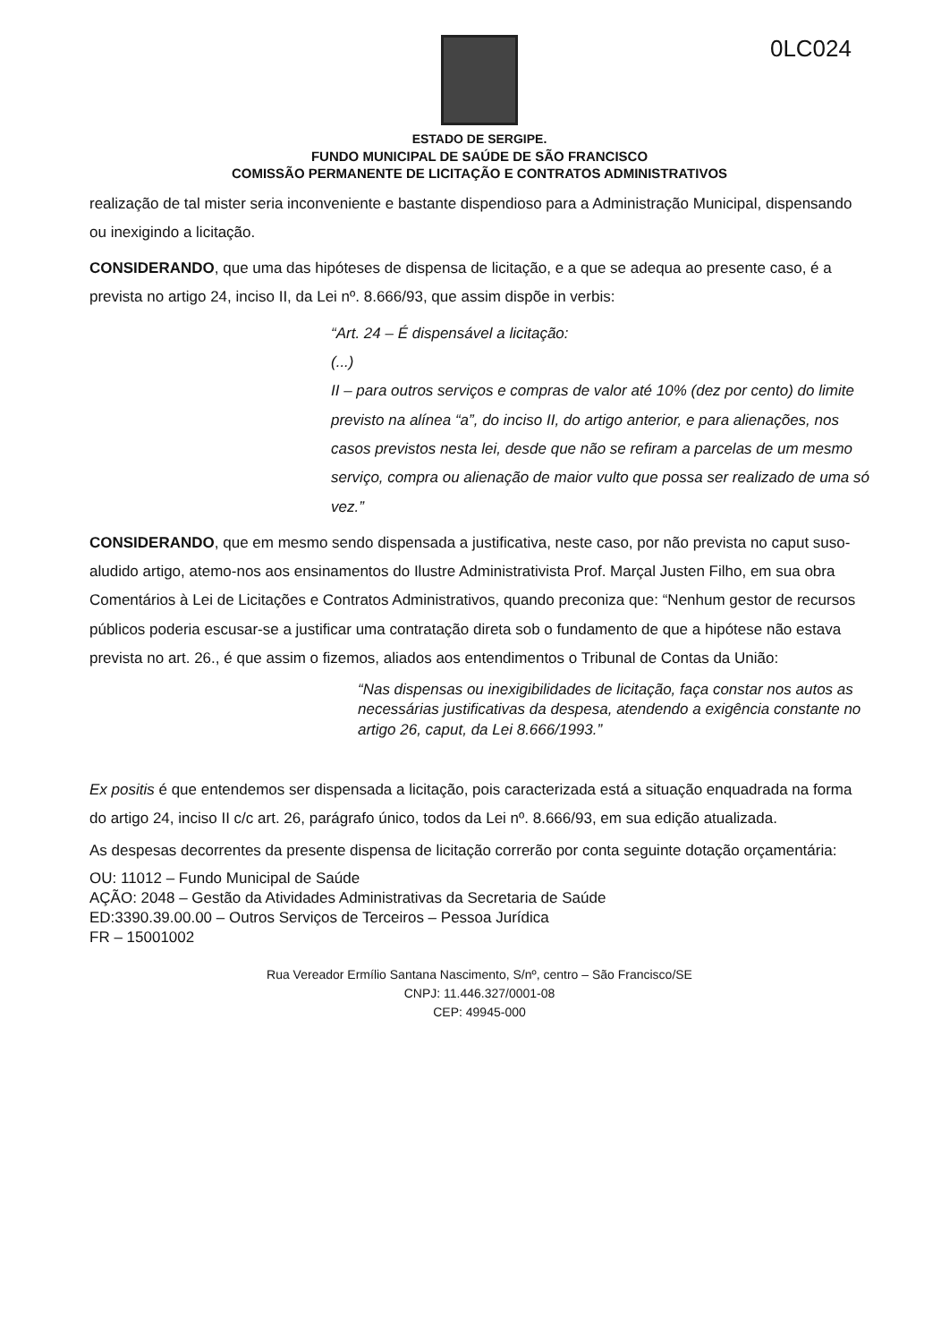0LC024
ESTADO DE SERGIPE.
FUNDO MUNICIPAL DE SAÚDE DE SÃO FRANCISCO
COMISSÃO PERMANENTE DE LICITAÇÃO E CONTRATOS ADMINISTRATIVOS
realização de tal mister seria inconveniente e bastante dispendioso para a Administração Municipal, dispensando ou inexigindo a licitação.
CONSIDERANDO, que uma das hipóteses de dispensa de licitação, e a que se adequa ao presente caso, é a prevista no artigo 24, inciso II, da Lei nº. 8.666/93, que assim dispõe in verbis:
“Art. 24 – É dispensável a licitação:
(...)
II – para outros serviços e compras de valor até 10% (dez por cento) do limite previsto na alínea “a”, do inciso II, do artigo anterior, e para alienações, nos casos previstos nesta lei, desde que não se refiram a parcelas de um mesmo serviço, compra ou alienação de maior vulto que possa ser realizado de uma só vez.”
CONSIDERANDO, que em mesmo sendo dispensada a justificativa, neste caso, por não prevista no caput suso-aludido artigo, atemo-nos aos ensinamentos do Ilustre Administrativista Prof. Marçal Justen Filho, em sua obra Comentários à Lei de Licitações e Contratos Administrativos, quando preconiza que: “Nenhum gestor de recursos públicos poderia escusar-se a justificar uma contratação direta sob o fundamento de que a hipótese não estava prevista no art. 26., é que assim o fizemos, aliados aos entendimentos o Tribunal de Contas da União:
“Nas dispensas ou inexigibilidades de licitação, faça constar nos autos as necessárias justificativas da despesa, atendendo a exigência constante no artigo 26, caput, da Lei 8.666/1993.”
Ex positis é que entendemos ser dispensada a licitação, pois caracterizada está a situação enquadrada na forma do artigo 24, inciso II c/c art. 26, parágrafo único, todos da Lei nº. 8.666/93, em sua edição atualizada.
As despesas decorrentes da presente dispensa de licitação correrão por conta seguinte dotação orçamentária:
OU: 11012 – Fundo Municipal de Saúde
AÇÃO: 2048 – Gestão da Atividades Administrativas da Secretaria de Saúde
ED:3390.39.00.00 – Outros Serviços de Terceiros – Pessoa Jurídica
FR – 15001002
Rua Vereador Ermílio Santana Nascimento, S/nº, centro – São Francisco/SE
CNPJ: 11.446.327/0001-08
CEP: 49945-000